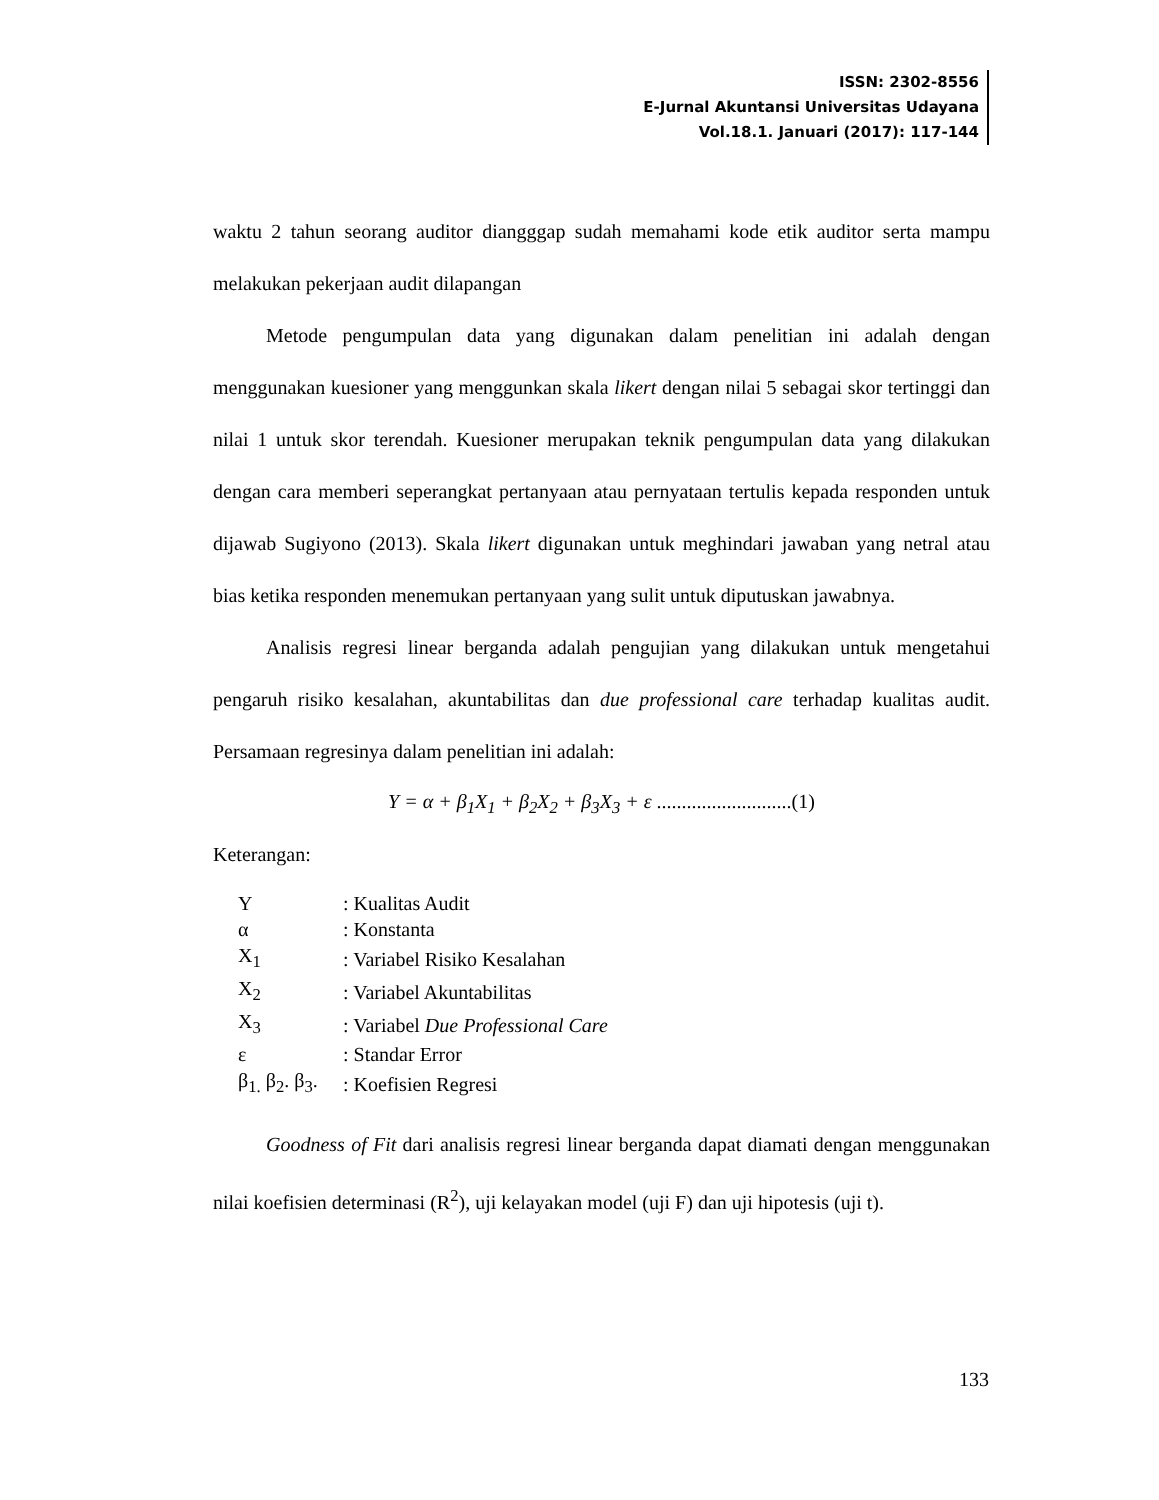ISSN: 2302-8556
E-Jurnal Akuntansi Universitas Udayana
Vol.18.1. Januari (2017): 117-144
waktu 2 tahun seorang auditor diangggap sudah memahami kode etik auditor serta mampu melakukan pekerjaan audit dilapangan
Metode pengumpulan data yang digunakan dalam penelitian ini adalah dengan menggunakan kuesioner yang menggunkan skala likert dengan nilai 5 sebagai skor tertinggi dan nilai 1 untuk skor terendah. Kuesioner merupakan teknik pengumpulan data yang dilakukan dengan cara memberi seperangkat pertanyaan atau pernyataan tertulis kepada responden untuk dijawab Sugiyono (2013). Skala likert digunakan untuk meghindari jawaban yang netral atau bias ketika responden menemukan pertanyaan yang sulit untuk diputuskan jawabnya.
Analisis regresi linear berganda adalah pengujian yang dilakukan untuk mengetahui pengaruh risiko kesalahan, akuntabilitas dan due professional care terhadap kualitas audit. Persamaan regresinya dalam penelitian ini adalah:
Y = α + β<sub>1</sub>X<sub>1</sub> + β<sub>2</sub>X<sub>2</sub> + β<sub>3</sub>X<sub>3</sub> + ε ...........................(1)
Keterangan:
| Y | : Kualitas Audit |
| α | : Konstanta |
| X<sub>1</sub> | : Variabel Risiko Kesalahan |
| X<sub>2</sub> | : Variabel Akuntabilitas |
| X<sub>3</sub> | : Variabel Due Professional Care |
| ε | : Standar Error |
| β<sub>1.</sub> β<sub>2</sub>. β<sub>3</sub>. | : Koefisien Regresi |
Goodness of Fit dari analisis regresi linear berganda dapat diamati dengan menggunakan nilai koefisien determinasi (R<sup>2</sup>), uji kelayakan model (uji F) dan uji hipotesis (uji t).
133